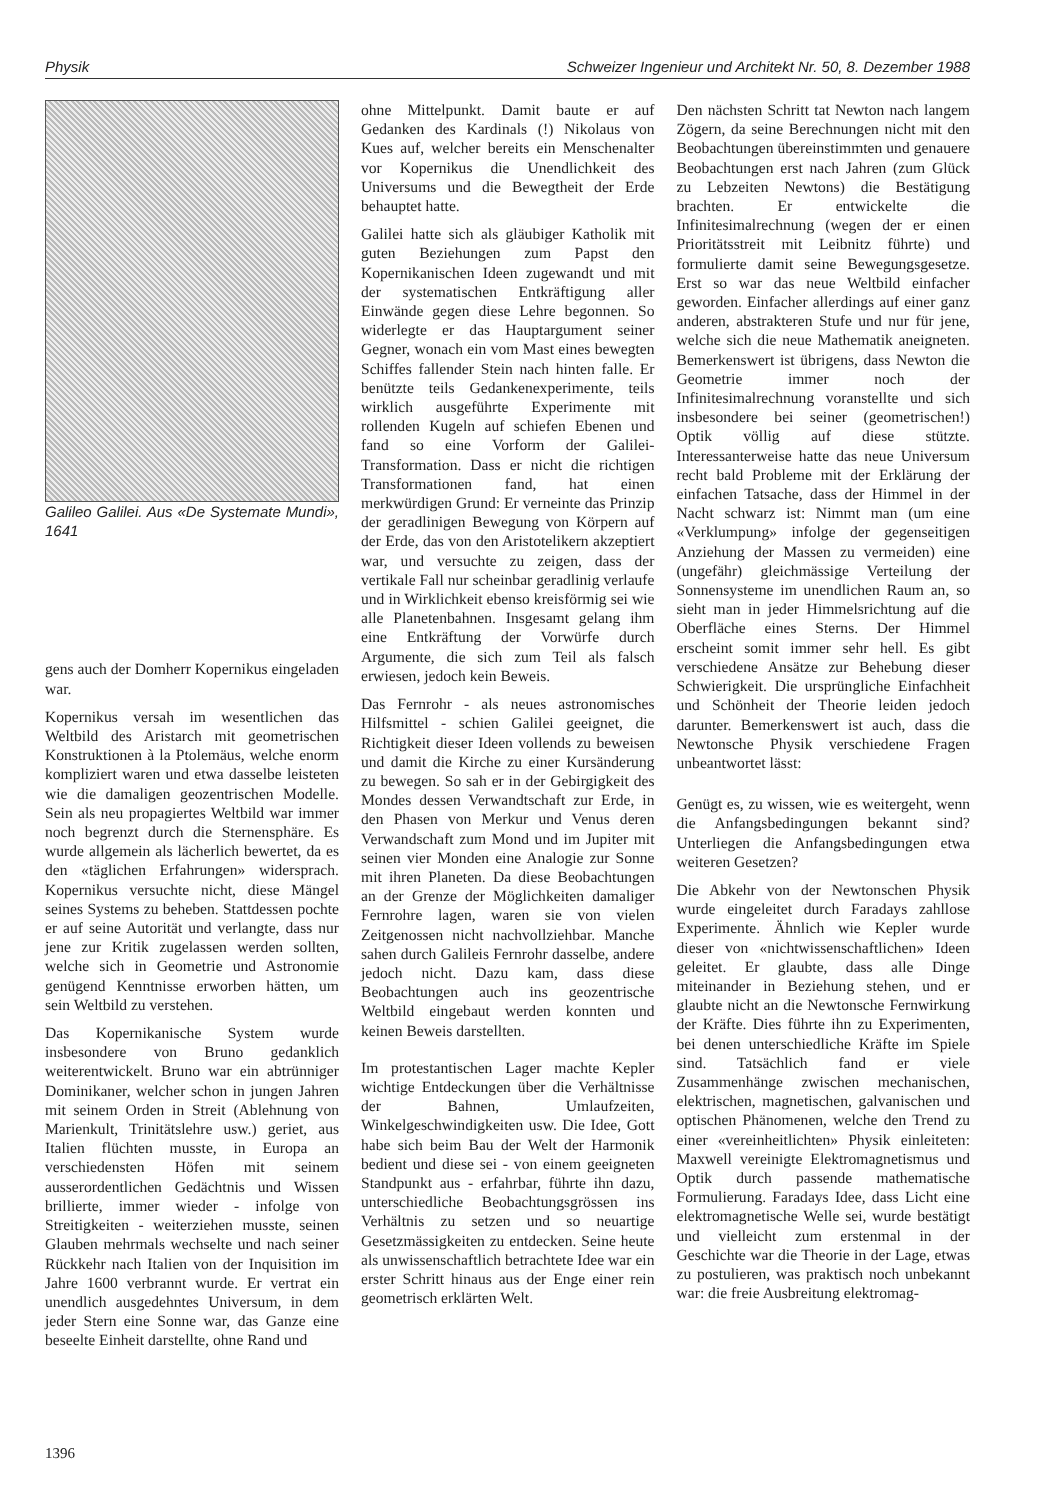Physik Schweizer Ingenieur und Architekt Nr. 50, 8. Dezember 1988
Galileo Galilei. Aus «De Systemate Mundi», 1641
gens auch der Domherr Kopernikus eingeladen war.
Kopernikus versah im wesentlichen das Weltbild des Aristarch mit geometrischen Konstruktionen à la Ptolemäus, welche enorm kompliziert waren und etwa dasselbe leisteten wie die damaligen geozentrischen Modelle. Sein als neu propagiertes Weltbild war immer noch begrenzt durch die Sternensphäre. Es wurde allgemein als lächerlich bewertet, da es den «täglichen Erfahrungen» widersprach. Kopernikus versuchte nicht, diese Mängel seines Systems zu beheben. Stattdessen pochte er auf seine Autorität und verlangte, dass nur jene zur Kritik zugelassen werden sollten, welche sich in Geometrie und Astronomie genügend Kenntnisse erworben hätten, um sein Weltbild zu verstehen.
Das Kopernikanische System wurde insbesondere von Bruno gedanklich weiterentwickelt. Bruno war ein abtrünniger Dominikaner, welcher schon in jungen Jahren mit seinem Orden in Streit (Ablehnung von Marienkult, Trinitätslehre usw.) geriet, aus Italien flüchten musste, in Europa an verschiedensten Höfen mit seinem ausserordentlichen Gedächtnis und Wissen brillierte, immer wieder - infolge von Streitigkeiten - weiterziehen musste, seinen Glauben mehrmals wechselte und nach seiner Rückkehr nach Italien von der Inquisition im Jahre 1600 verbrannt wurde. Er vertrat ein unendlich ausgedehntes Universum, in dem jeder Stern eine Sonne war, das Ganze eine beseelte Einheit darstellte, ohne Rand und
ohne Mittelpunkt. Damit baute er auf Gedanken des Kardinals (!) Nikolaus von Kues auf, welcher bereits ein Menschenalter vor Kopernikus die Unendlichkeit des Universums und die Bewegtheit der Erde behauptet hatte.
Galilei hatte sich als gläubiger Katholik mit guten Beziehungen zum Papst den Kopernikanischen Ideen zugewandt und mit der systematischen Entkräftigung aller Einwände gegen diese Lehre begonnen. So widerlegte er das Hauptargument seiner Gegner, wonach ein vom Mast eines bewegten Schiffes fallender Stein nach hinten falle. Er benützte teils Gedankenexperimente, teils wirklich ausgeführte Experimente mit rollenden Kugeln auf schiefen Ebenen und fand so eine Vorform der Galilei-Transformation. Dass er nicht die richtigen Transformationen fand, hat einen merkwürdigen Grund: Er verneinte das Prinzip der geradlinigen Bewegung von Körpern auf der Erde, das von den Aristotelikern akzeptiert war, und versuchte zu zeigen, dass der vertikale Fall nur scheinbar geradlinig verlaufe und in Wirklichkeit ebenso kreisförmig sei wie alle Planetenbahnen. Insgesamt gelang ihm eine Entkräftung der Vorwürfe durch Argumente, die sich zum Teil als falsch erwiesen, jedoch kein Beweis.
Das Fernrohr - als neues astronomisches Hilfsmittel - schien Galilei geeignet, die Richtigkeit dieser Ideen vollends zu beweisen und damit die Kirche zu einer Kursänderung zu bewegen. So sah er in der Gebirgigkeit des Mondes dessen Verwandtschaft zur Erde, in den Phasen von Merkur und Venus deren Verwandschaft zum Mond und im Jupiter mit seinen vier Monden eine Analogie zur Sonne mit ihren Planeten. Da diese Beobachtungen an der Grenze der Möglichkeiten damaliger Fernrohre lagen, waren sie von vielen Zeitgenossen nicht nachvollziehbar. Manche sahen durch Galileis Fernrohr dasselbe, andere jedoch nicht. Dazu kam, dass diese Beobachtungen auch ins geozentrische Weltbild eingebaut werden konnten und keinen Beweis darstellten.
Im protestantischen Lager machte Kepler wichtige Entdeckungen über die Verhältnisse der Bahnen, Umlaufzeiten, Winkelgeschwindigkeiten usw. Die Idee, Gott habe sich beim Bau der Welt der Harmonik bedient und diese sei - von einem geeigneten Standpunkt aus - erfahrbar, führte ihn dazu, unterschiedliche Beobachtungsgrössen ins Verhältnis zu setzen und so neuartige Gesetzmässigkeiten zu entdecken. Seine heute als unwissenschaftlich betrachtete Idee war ein erster Schritt hinaus aus der Enge einer rein geometrisch erklärten Welt.
Den nächsten Schritt tat Newton nach langem Zögern, da seine Berechnungen nicht mit den Beobachtungen übereinstimmten und genauere Beobachtungen erst nach Jahren (zum Glück zu Lebzeiten Newtons) die Bestätigung brachten. Er entwickelte die Infinitesimalrechnung (wegen der er einen Prioritätsstreit mit Leibnitz führte) und formulierte damit seine Bewegungsgesetze. Erst so war das neue Weltbild einfacher geworden. Einfacher allerdings auf einer ganz anderen, abstrakteren Stufe und nur für jene, welche sich die neue Mathematik aneigneten. Bemerkenswert ist übrigens, dass Newton die Geometrie immer noch der Infinitesimalrechnung voranstellte und sich insbesondere bei seiner (geometrischen!) Optik völlig auf diese stützte. Interessanterweise hatte das neue Universum recht bald Probleme mit der Erklärung der einfachen Tatsache, dass der Himmel in der Nacht schwarz ist: Nimmt man (um eine «Verklumpung» infolge der gegenseitigen Anziehung der Massen zu vermeiden) eine (ungefähr) gleichmässige Verteilung der Sonnensysteme im unendlichen Raum an, so sieht man in jeder Himmelsrichtung auf die Oberfläche eines Sterns. Der Himmel erscheint somit immer sehr hell. Es gibt verschiedene Ansätze zur Behebung dieser Schwierigkeit. Die ursprüngliche Einfachheit und Schönheit der Theorie leiden jedoch darunter. Bemerkenswert ist auch, dass die Newtonsche Physik verschiedene Fragen unbeantwortet lässt:
Genügt es, zu wissen, wie es weitergeht, wenn die Anfangsbedingungen bekannt sind? Unterliegen die Anfangsbedingungen etwa weiteren Gesetzen?
Die Abkehr von der Newtonschen Physik wurde eingeleitet durch Faradays zahllose Experimente. Ähnlich wie Kepler wurde dieser von «nichtwissenschaftlichen» Ideen geleitet. Er glaubte, dass alle Dinge miteinander in Beziehung stehen, und er glaubte nicht an die Newtonsche Fernwirkung der Kräfte. Dies führte ihn zu Experimenten, bei denen unterschiedliche Kräfte im Spiele sind. Tatsächlich fand er viele Zusammenhänge zwischen mechanischen, elektrischen, magnetischen, galvanischen und optischen Phänomenen, welche den Trend zu einer «vereinheitlichten» Physik einleiteten: Maxwell vereinigte Elektromagnetismus und Optik durch passende mathematische Formulierung. Faradays Idee, dass Licht eine elektromagnetische Welle sei, wurde bestätigt und vielleicht zum erstenmal in der Geschichte war die Theorie in der Lage, etwas zu postulieren, was praktisch noch unbekannt war: die freie Ausbreitung elektromag-
1396